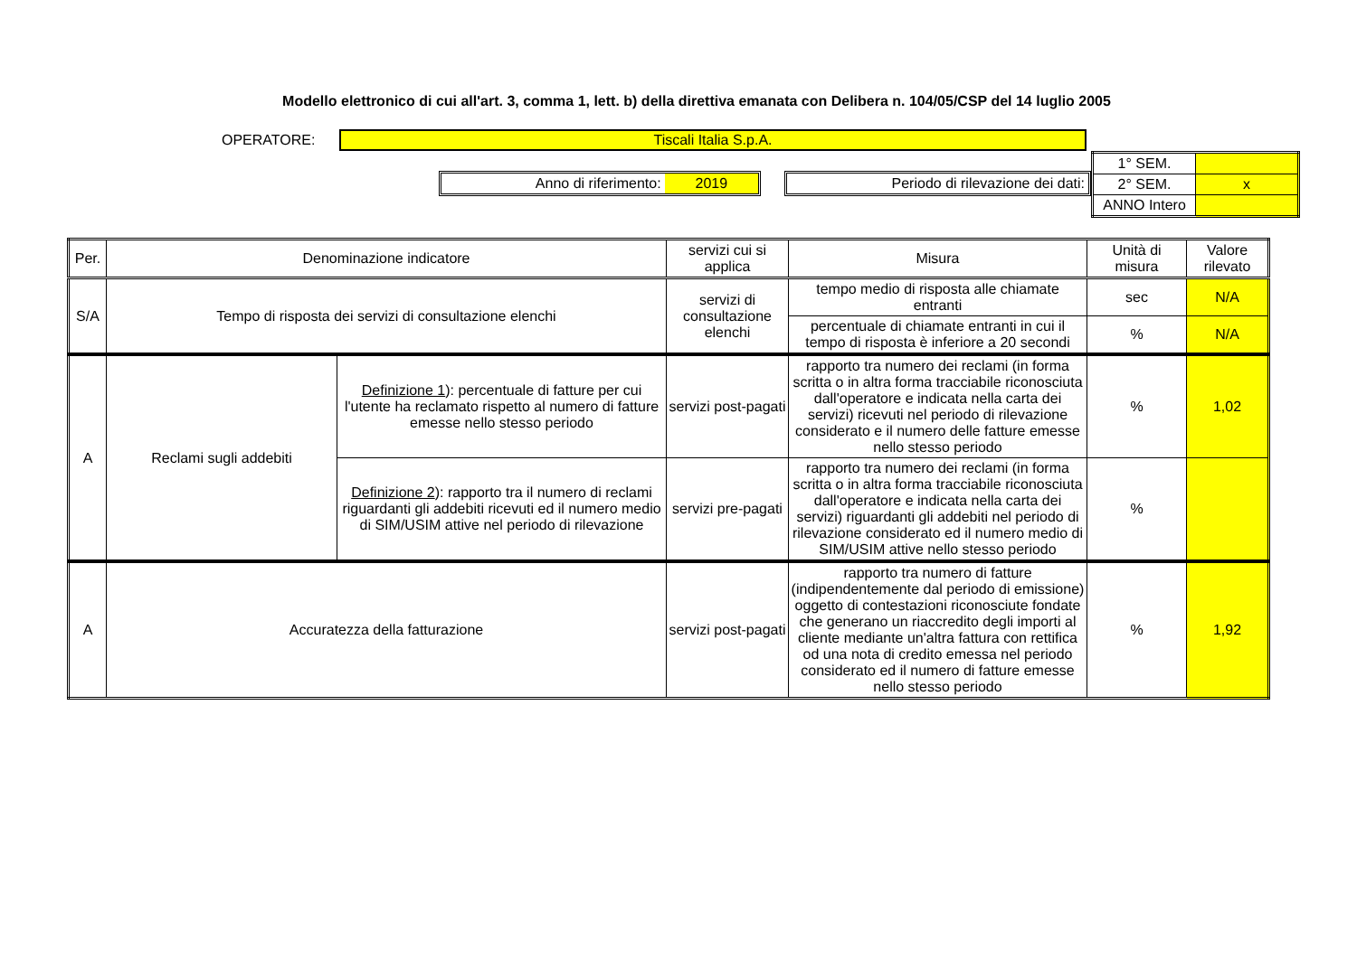Modello elettronico di cui all'art. 3, comma 1, lett. b) della direttiva emanata con Delibera n. 104/05/CSP del 14 luglio 2005
OPERATORE: Tiscali Italia S.p.A.
Anno di riferimento: 2019 Periodo di rilevazione dei dati:
| 1° SEM. | |
| 2° SEM. | x |
| ANNO Intero | |
| Per. | Denominazione indicatore | | servizi cui si applica | Misura | Unità di misura | Valore rilevato |
| --- | --- | --- | --- | --- | --- | --- |
| S/A | Tempo di risposta dei servizi di consultazione elenchi | | servizi di consultazione elenchi | tempo medio di risposta alle chiamate entranti | sec | N/A |
| | | | | percentuale di chiamate entranti in cui il tempo di risposta è inferiore a 20 secondi | % | N/A |
| A | Reclami sugli addebiti | Definizione 1 ): percentuale di fatture per cui l'utente ha reclamato rispetto al numero di fatture emesse nello stesso periodo | servizi post-pagati | rapporto tra numero dei reclami (in forma scritta o in altra forma tracciabile riconosciuta dall'operatore e indicata nella carta dei servizi) ricevuti nel periodo di rilevazione considerato e il numero delle fatture emesse nello stesso periodo | % | 1,02 |
| | | Definizione 2 ): rapporto tra il numero di reclami riguardanti gli addebiti ricevuti ed il numero medio di SIM/USIM attive nel periodo di rilevazione | servizi pre-pagati | rapporto tra numero dei reclami (in forma scritta o in altra forma tracciabile riconosciuta dall'operatore e indicata nella carta dei servizi) riguardanti gli addebiti nel periodo di rilevazione considerato ed il numero medio di SIM/USIM attive nello stesso periodo | % | |
| A | Accuratezza della fatturazione | | servizi post-pagati | rapporto tra numero di fatture (indipendentemente dal periodo di emissione) oggetto di contestazioni riconosciute fondate che generano un riaccredito degli importi al cliente mediante un'altra fattura con rettifica od una nota di credito emessa nel periodo considerato ed il numero di fatture emesse nello stesso periodo | % | 1,92 |